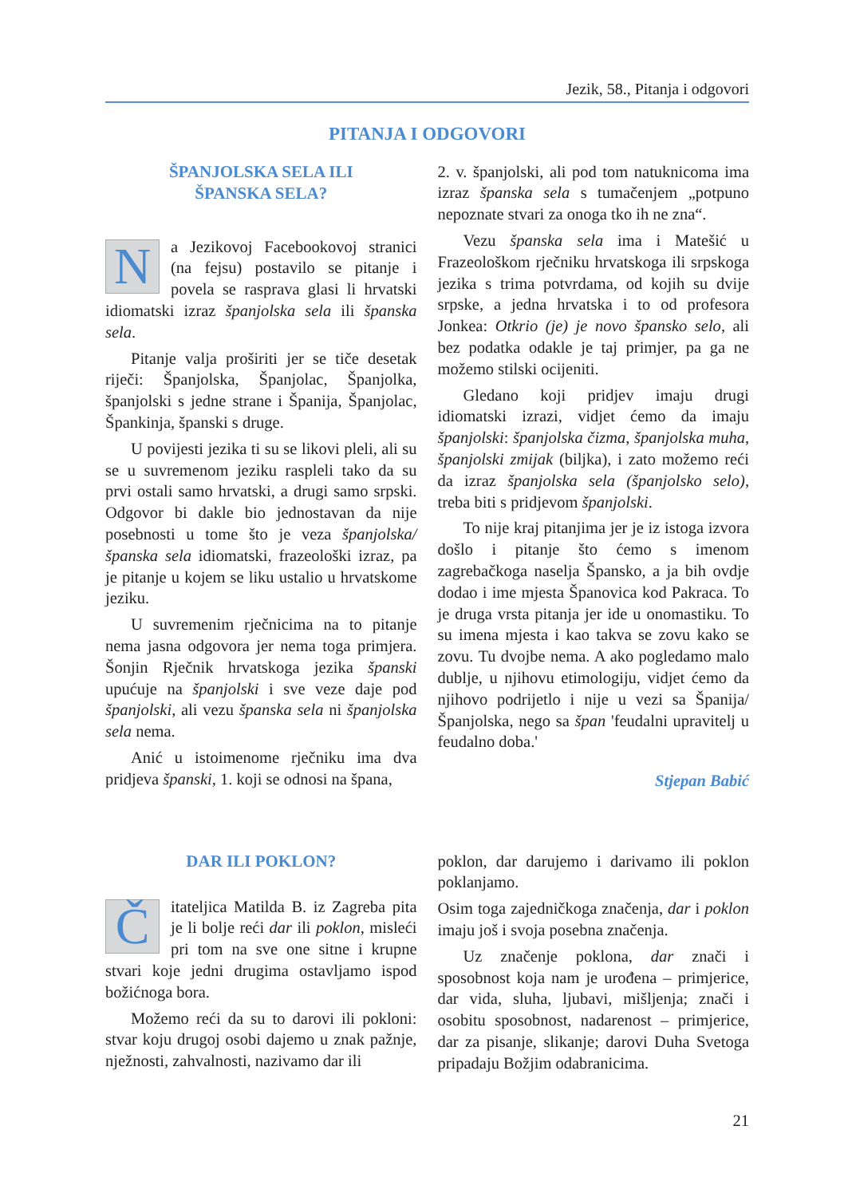Jezik, 58., Pitanja i odgovori
PITANJA I ODGOVORI
ŠPANJOLSKA SELA ILI
ŠPANSKA SELA?
Na Jezikovoj Facebookovoj stranici (na fejsu) postavilo se pitanje i povela se rasprava glasi li hrvatski idiomatski izraz španjolska sela ili španska sela.
Pitanje valja proširiti jer se tiče desetak riječi: Španjolska, Španjolac, Španjolka, španjolski s jedne strane i Španija, Španjolac, Špankinja, španski s druge.
U povijesti jezika ti su se likovi pleli, ali su se u suvremenom jeziku raspleli tako da su prvi ostali samo hrvatski, a drugi samo srpski. Odgovor bi dakle bio jednostavan da nije posebnosti u tome što je veza španjolska/ španska sela idiomatski, frazeološki izraz, pa je pitanje u kojem se liku ustalio u hrvatskome jeziku.
U suvremenim rječnicima na to pitanje nema jasna odgovora jer nema toga primjera. Šonjin Rječnik hrvatskoga jezika španski upućuje na španjolski i sve veze daje pod španjolski, ali vezu španska sela ni španjolska sela nema.
Anić u istoimenome rječniku ima dva pridjeva španski, 1. koji se odnosi na špana,
2. v. španjolski, ali pod tom natuknicoma ima izraz španska sela s tumačenjem „potpuno nepoznate stvari za onoga tko ih ne zna“.
Vezu španska sela ima i Matešić u Frazeološkom rječniku hrvatskoga ili srpskoga jezika s trima potvrdama, od kojih su dvije srpske, a jedna hrvatska i to od profesora Jonkea: Otkrio (je) je novo špansko selo, ali bez podatka odakle je taj primjer, pa ga ne možemo stilski ocijeniti.
Gledano koji pridjev imaju drugi idiomatski izrazi, vidjet ćemo da imaju španjolski: španjolska čizma, španjolska muha, španjolski zmijak (biljka), i zato možemo reći da izraz španjolska sela (španjolsko selo), treba biti s pridjevom španjolski.
To nije kraj pitanjima jer je iz istoga izvora došlo i pitanje što ćemo s imenom zagrebačkoga naselja Špansko, a ja bih ovdje dodao i ime mjesta Španovica kod Pakraca. To je druga vrsta pitanja jer ide u onomastiku. To su imena mjesta i kao takva se zovu kako se zovu. Tu dvojbe nema. A ako pogledamo malo dublje, u njihovu etimologiju, vidjet ćemo da njihovo podrijetlo i nije u vezi sa Španija/Španjolska, nego sa špan 'feudalni upravitelj u feudalno doba.'
Stjepan Babić
DAR ILI POKLON?
Čitateljica Matilda B. iz Zagreba pita je li bolje reći dar ili poklon, misleći pri tom na sve one sitne i krupne stvari koje jedni drugima ostavljamo ispod božićnoga bora.
Možemo reći da su to darovi ili pokloni: stvar koju drugoj osobi dajemo u znak pažnje, nježnosti, zahvalnosti, nazivamo dar ili
poklon, dar darujemo i darivamo ili poklon poklanjamo.
Osim toga zajedničkoga značenja, dar i poklon imaju još i svoja posebna značenja.
Uz značenje poklona, dar znači i sposobnost koja nam je urođena – primjerice, dar vida, sluha, ljubavi, mišljenja; znači i osobitu sposobnost, nadarenost – primjerice, dar za pisanje, slikanje; darovi Duha Svetoga pripadaju Božjim odabranicima.
21